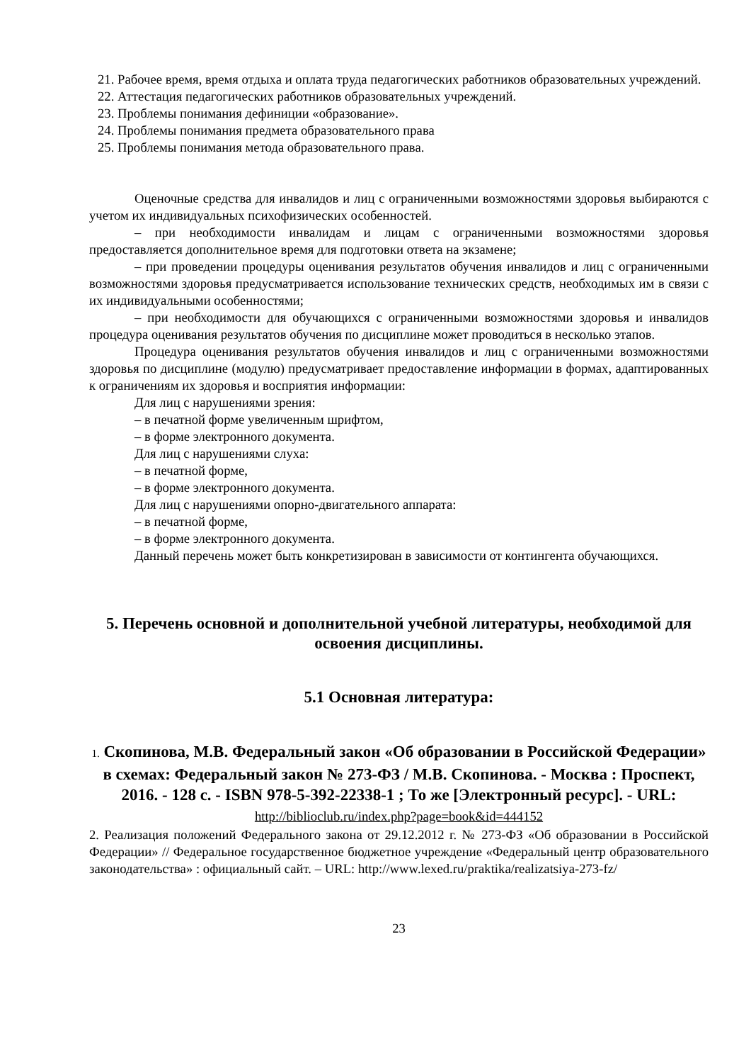21. Рабочее время, время отдыха и оплата труда педагогических работников образовательных учреждений.
22. Аттестация педагогических работников образовательных учреждений.
23. Проблемы понимания дефиниции «образование».
24. Проблемы понимания предмета образовательного права
25. Проблемы понимания метода образовательного права.
Оценочные средства для инвалидов и лиц с ограниченными возможностями здоровья выбираются с учетом их индивидуальных психофизических особенностей.
– при необходимости инвалидам и лицам с ограниченными возможностями здоровья предоставляется дополнительное время для подготовки ответа на экзамене;
– при проведении процедуры оценивания результатов обучения инвалидов и лиц с ограниченными возможностями здоровья предусматривается использование технических средств, необходимых им в связи с их индивидуальными особенностями;
– при необходимости для обучающихся с ограниченными возможностями здоровья и инвалидов процедура оценивания результатов обучения по дисциплине может проводиться в несколько этапов.
Процедура оценивания результатов обучения инвалидов и лиц с ограниченными возможностями здоровья по дисциплине (модулю) предусматривает предоставление информации в формах, адаптированных к ограничениям их здоровья и восприятия информации:
Для лиц с нарушениями зрения:
– в печатной форме увеличенным шрифтом,
– в форме электронного документа.
Для лиц с нарушениями слуха:
– в печатной форме,
– в форме электронного документа.
Для лиц с нарушениями опорно-двигательного аппарата:
– в печатной форме,
– в форме электронного документа.
Данный перечень может быть конкретизирован в зависимости от контингента обучающихся.
5. Перечень основной и дополнительной учебной литературы, необходимой для освоения дисциплины.
5.1 Основная литература:
1. Скопинова, М.В. Федеральный закон «Об образовании в Российской Федерации» в схемах: Федеральный закон № 273-ФЗ / М.В. Скопинова. - Москва : Проспект, 2016. - 128 с. - ISBN 978-5-392-22338-1 ; То же [Электронный ресурс]. - URL: http://biblioclub.ru/index.php?page=book&id=444152
2. Реализация положений Федерального закона от 29.12.2012 г. № 273-ФЗ «Об образовании в Российской Федерации» // Федеральное государственное бюджетное учреждение «Федеральный центр образовательного законодательства» : официальный сайт. – URL: http://www.lexed.ru/praktika/realizatsiya-273-fz/
23